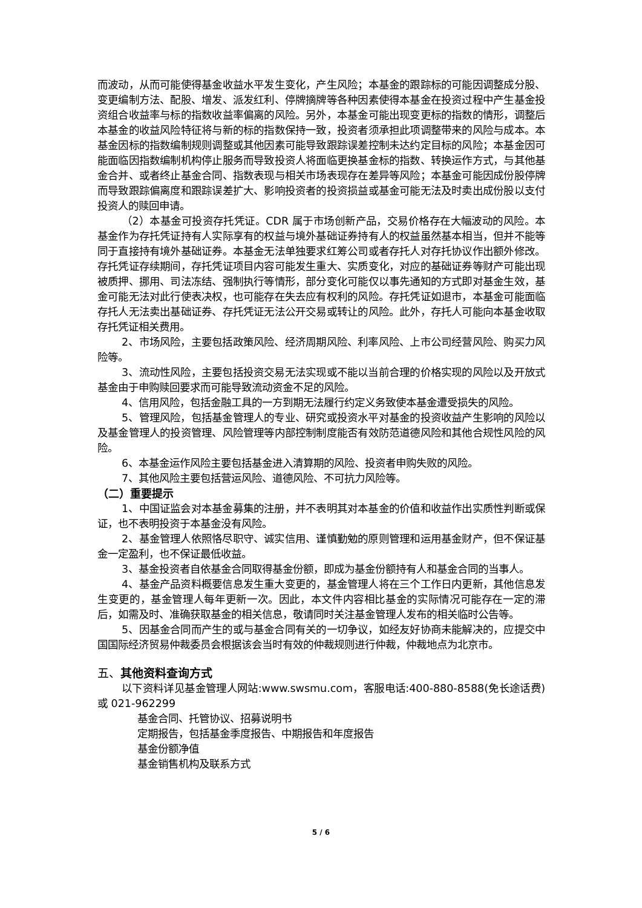而波动，从而可能使得基金收益水平发生变化，产生风险；本基金的跟踪标的可能因调整成分股、变更编制方法、配股、增发、派发红利、停牌摘牌等各种因素使得本基金在投资过程中产生基金投资组合收益率与标的指数收益率偏离的风险。另外，本基金可能出现变更标的指数的情形，调整后本基金的收益风险特征将与新的标的指数保持一致，投资者须承担此项调整带来的风险与成本。本基金因标的指数编制规则调整或其他因素可能导致跟踪误差控制未达约定目标的风险；本基金因可能面临因指数编制机构停止服务而导致投资人将面临更换基金标的指数、转换运作方式，与其他基金合并、或者终止基金合同、指数表现与相关市场表现存在差异等风险；本基金可能因成份股停牌而导致跟踪偏离度和跟踪误差扩大、影响投资者的投资损益或基金可能无法及时卖出成份股以支付投资人的赎回申请。
（2）本基金可投资存托凭证。CDR 属于市场创新产品，交易价格存在大幅波动的风险。本基金作为存托凭证持有人实际享有的权益与境外基础证券持有人的权益虽然基本相当，但并不能等同于直接持有境外基础证券。本基金无法单独要求红筹公司或者存托人对存托协议作出额外修改。存托凭证存续期间，存托凭证项目内容可能发生重大、实质变化，对应的基础证券等财产可能出现被质押、挪用、司法冻结、强制执行等情形，部分变化可能仅以事先通知的方式即对基金生效，基金可能无法对此行使表决权，也可能存在失去应有权利的风险。存托凭证如退市，本基金可能面临存托人无法卖出基础证券、存托凭证无法公开交易或转让的风险。此外，存托人可能向本基金收取存托凭证相关费用。
2、市场风险，主要包括政策风险、经济周期风险、利率风险、上市公司经营风险、购买力风险等。
3、流动性风险，主要包括投资交易无法实现或不能以当前合理的价格实现的风险以及开放式基金由于申购赎回要求而可能导致流动资金不足的风险。
4、信用风险，包括金融工具的一方到期无法履行约定义务致使本基金遭受损失的风险。
5、管理风险，包括基金管理人的专业、研究或投资水平对基金的投资收益产生影响的风险以及基金管理人的投资管理、风险管理等内部控制制度能否有效防范道德风险和其他合规性风险的风险。
6、本基金运作风险主要包括基金进入清算期的风险、投资者申购失败的风险。
7、其他风险主要包括营运风险、道德风险、不可抗力风险等。
（二）重要提示
1、中国证监会对本基金募集的注册，并不表明其对本基金的价值和收益作出实质性判断或保证，也不表明投资于本基金没有风险。
2、基金管理人依照恪尽职守、诚实信用、谨慎勤勉的原则管理和运用基金财产，但不保证基金一定盈利，也不保证最低收益。
3、基金投资者自依基金合同取得基金份额，即成为基金份额持有人和基金合同的当事人。
4、基金产品资料概要信息发生重大变更的，基金管理人将在三个工作日内更新，其他信息发生变更的，基金管理人每年更新一次。因此，本文件内容相比基金的实际情况可能存在一定的滞后，如需及时、准确获取基金的相关信息，敬请同时关注基金管理人发布的相关临时公告等。
5、因基金合同而产生的或与基金合同有关的一切争议，如经友好协商未能解决的，应提交中国国际经济贸易仲裁委员会根据该会当时有效的仲裁规则进行仲裁，仲裁地点为北京市。
五、其他资料查询方式
以下资料详见基金管理人网站:www.swsmu.com，客服电话:400-880-8588(免长途话费) 或 021-962299
基金合同、托管协议、招募说明书
定期报告，包括基金季度报告、中期报告和年度报告
基金份额净值
基金销售机构及联系方式
5 / 6